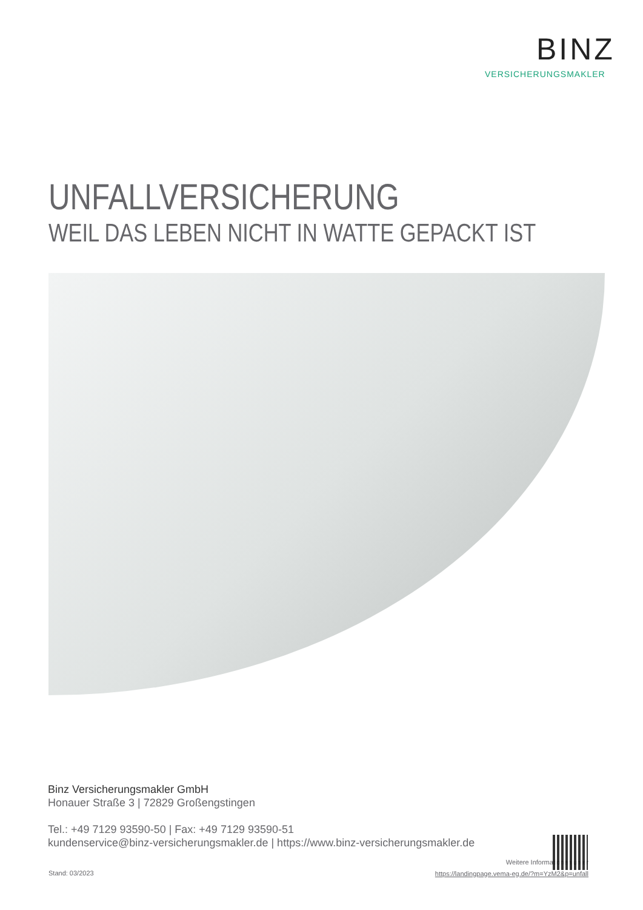BINZ
VERSICHERUNGSMAKLER
UNFALLVERSICHERUNG
WEIL DAS LEBEN NICHT IN WATTE GEPACKT IST
Binz Versicherungsmakler GmbH
Honauer Straße 3 | 72829 Großengstingen
Tel.: +49 7129 93590-50 | Fax: +49 7129 93590-51
kundenservice@binz-versicherungsmakler.de | https://www.binz-versicherungsmakler.de
Stand: 03/2023
Weitere Informationen unter
https://landingpage.vema-eg.de/?m=YzM2&p=unfall